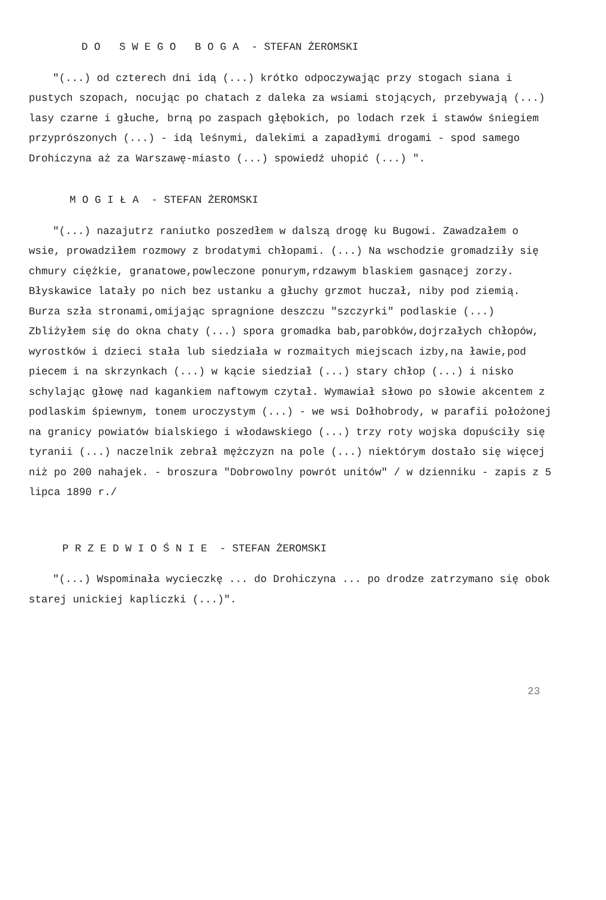D O S W E G O B O G A - STEFAN ŻEROMSKI
"(...) od czterech dni idą (...) krótko odpoczywając przy stogach siana i pustych szopach, nocując po chatach z daleka za wsiami stojących, przebywają (...) lasy czarne i głuche, brną po zaspach głębokich, po lodach rzek i stawów śniegiem przyprószonych (...) - idą leśnymi, dalekimi a zapadłymi drogami - spod samego Drohiczyna aż za Warszawę-miasto (...) spowiedź uhopić (...) ".
M O G I Ł A - STEFAN ŻEROMSKI
"(...) nazajutrz raniutko poszedłem w dalszą drogę ku Bugowi. Zawadzałem o wsie, prowadziłem rozmowy z brodatymi chłopami. (...) Na wschodzie gromadziły się chmury ciężkie, granatowe,powleczone ponurym,rdzawym blaskiem gasnącej zorzy. Błyskawice latały po nich bez ustanku a głuchy grzmot huczał, niby pod ziemią. Burza szła stronami,omijając spragnione deszczu "szczyrki" podlaskie (...) Zbliżyłem się do okna chaty (...) spora gromadka bab,parobków,dojrzałych chłopów, wyrostków i dzieci stała lub siedziała w rozmaitych miejscach izby,na ławie,pod piecem i na skrzynkach (...) w kącie siedział (...) stary chłop (...) i nisko schylając głowę nad kagankiem naftowym czytał. Wymawiał słowo po słowie akcentem z podlaskim śpiewnym, tonem uroczystym (...) - we wsi Dołhobrody, w parafii położonej na granicy powiatów bialskiego i włodawskiego (...) trzy roty wojska dopuściły się tyranii (...) naczelnik zebrał mężczyzn na pole (...) niektórym dostało się więcej niż po 200 nahajek. - broszura "Dobrowolny powrót unitów" / w dzienniku - zapis z 5 lipca 1890 r./
P R Z E D W I O Ś N I E - STEFAN ŻEROMSKI
"(...) Wspominała wycieczkę ... do Drohiczyna ... po drodze zatrzymano się obok starej unickiej kapliczki (...)".
23